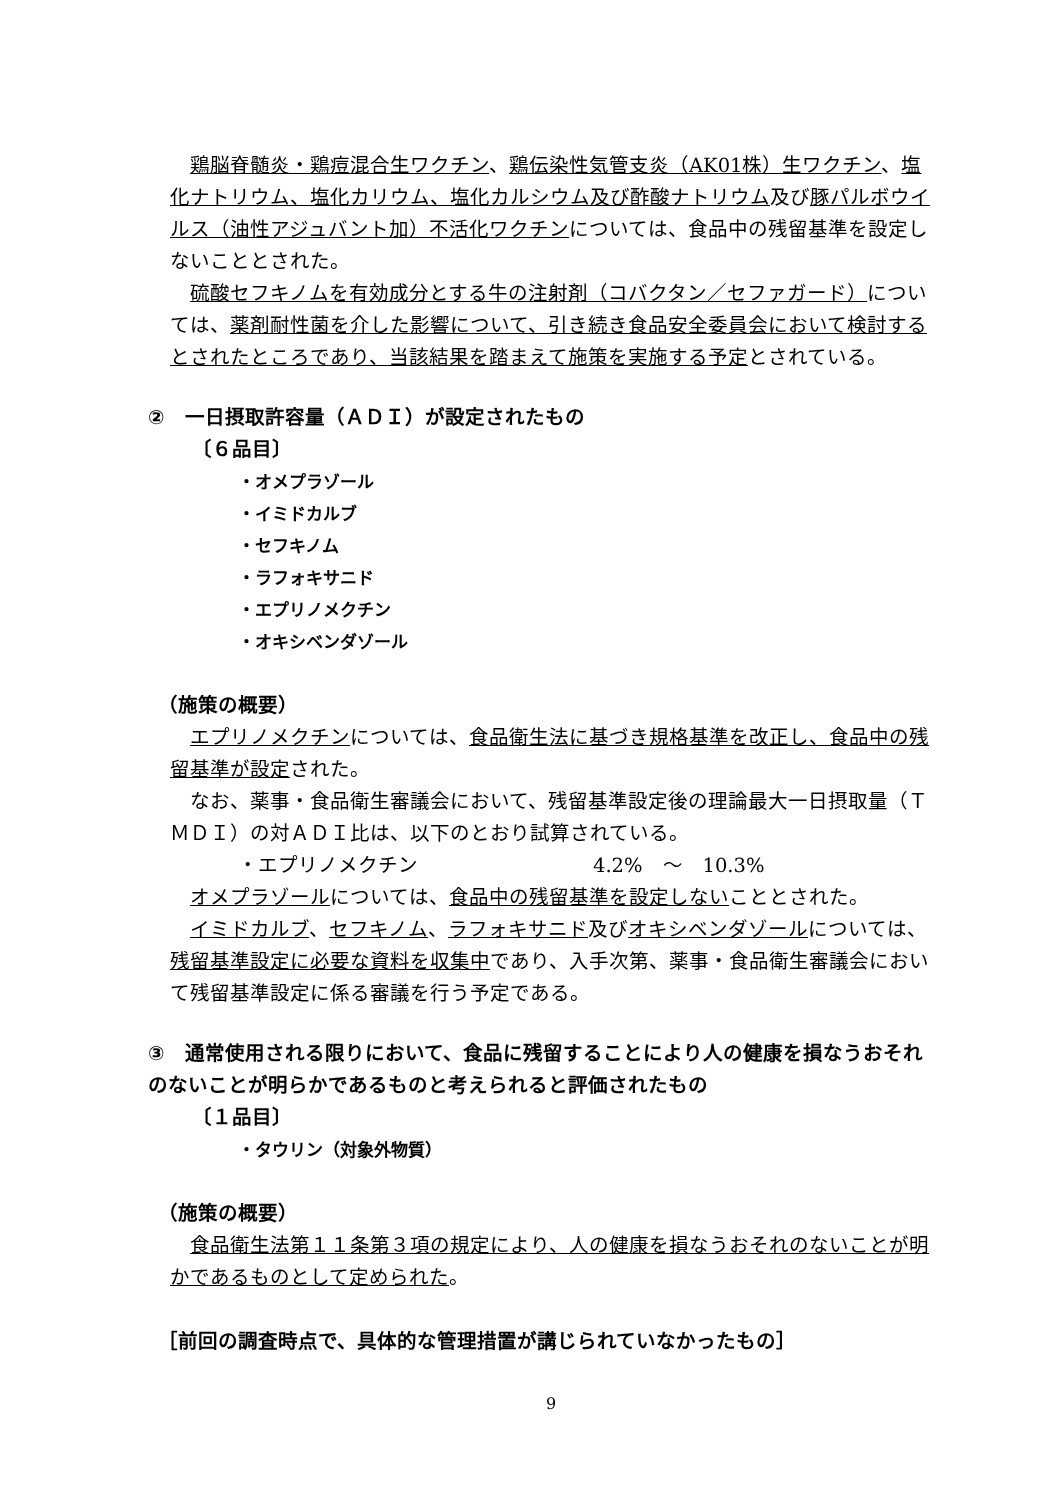鶏脳脊髄炎・鶏痘混合生ワクチン、鶏伝染性気管支炎（AK01株）生ワクチン、塩化ナトリウム、塩化カリウム、塩化カルシウム及び酢酸ナトリウム及び豚パルボウイルス（油性アジュバント加）不活化ワクチンについては、食品中の残留基準を設定しないこととされた。
　硫酸セフキノムを有効成分とする牛の注射剤（コバクタン／セファガード）については、薬剤耐性菌を介した影響について、引き続き食品安全委員会において検討するとされたところであり、当該結果を踏まえて施策を実施する予定とされている。
②　一日摂取許容量（ＡＤＩ）が設定されたもの
〔６品目〕
・オメプラゾール
・イミドカルブ
・セフキノム
・ラフォキサニド
・エプリノメクチン
・オキシベンダゾール
（施策の概要）
　エプリノメクチンについては、食品衛生法に基づき規格基準を改正し、食品中の残留基準が設定された。
　なお、薬事・食品衛生審議会において、残留基準設定後の理論最大一日摂取量（ＴＭＤＩ）の対ＡＤＩ比は、以下のとおり試算されている。
・エプリノメクチン 4.2%　～　10.3%
　オメプラゾールについては、食品中の残留基準を設定しないこととされた。
　イミドカルブ、セフキノム、ラフォキサニド及びオキシベンダゾールについては、残留基準設定に必要な資料を収集中であり、入手次第、薬事・食品衛生審議会において残留基準設定に係る審議を行う予定である。
③　通常使用される限りにおいて、食品に残留することにより人の健康を損なうおそれのないことが明らかであるものと考えられると評価されたもの
〔１品目〕
・タウリン（対象外物質）
（施策の概要）
　食品衛生法第１１条第３項の規定により、人の健康を損なうおそれのないことが明かであるものとして定められた。
［前回の調査時点で、具体的な管理措置が講じられていなかったもの］
9